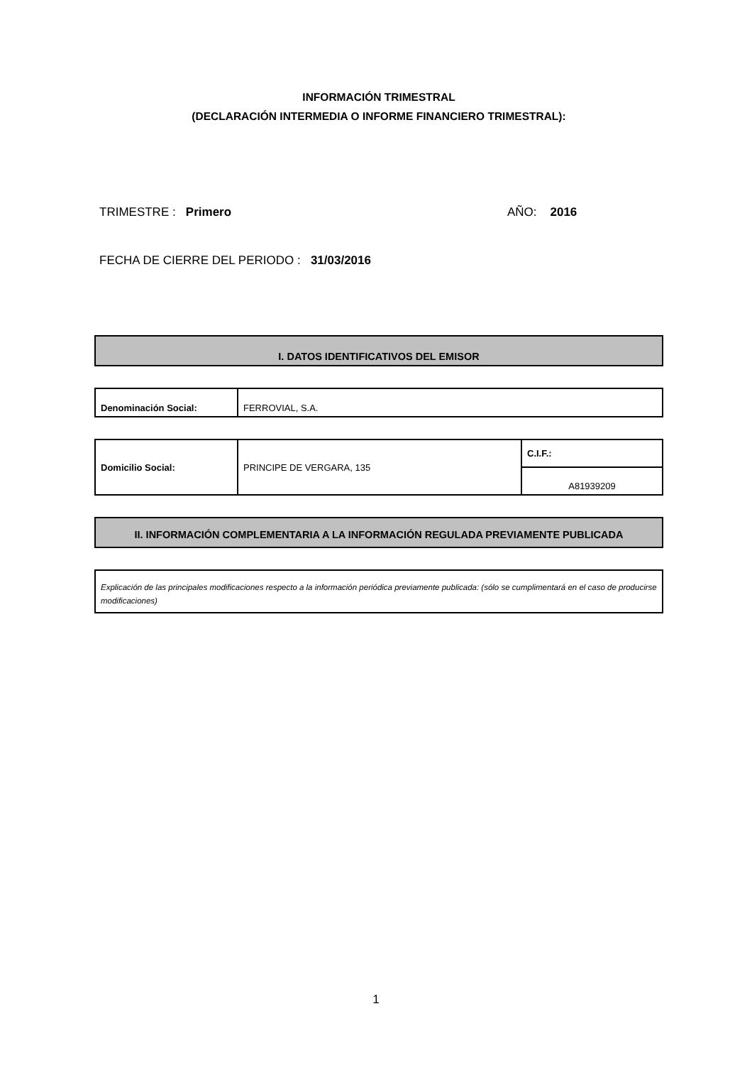INFORMACIÓN TRIMESTRAL
(DECLARACIÓN INTERMEDIA O INFORME FINANCIERO TRIMESTRAL):
TRIMESTRE : Primero AÑO: 2016
FECHA DE CIERRE DEL PERIODO : 31/03/2016
I. DATOS IDENTIFICATIVOS DEL EMISOR
| Denominación Social: | FERROVIAL, S.A. |
| Domicilio Social: | PRINCIPE DE VERGARA, 135 | C.I.F.: |
| | | A81939209 |
II. INFORMACIÓN COMPLEMENTARIA A LA INFORMACIÓN REGULADA PREVIAMENTE PUBLICADA
Explicación de las principales modificaciones respecto a la información periódica previamente publicada: (sólo se cumplimentará en el caso de producirse modificaciones)
1